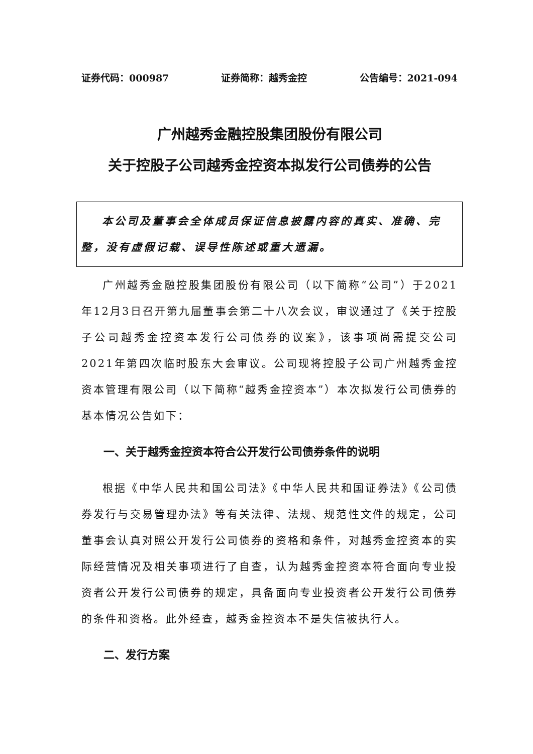证券代码：000987 证券简称：越秀金控 公告编号：2021-094
广州越秀金融控股集团股份有限公司
关于控股子公司越秀金控资本拟发行公司债券的公告
本公司及董事会全体成员保证信息披露内容的真实、准确、完整，没有虚假记载、误导性陈述或重大遗漏。
广州越秀金融控股集团股份有限公司（以下简称“公司”）于2021年12月3日召开第九届董事会第二十八次会议，审议通过了《关于控股子公司越秀金控资本发行公司债券的议案》，该事项尚需提交公司2021年第四次临时股东大会审议。公司现将控股子公司广州越秀金控资本管理有限公司（以下简称“越秀金控资本”）本次拟发行公司债券的基本情况公告如下：
一、关于越秀金控资本符合公开发行公司债券条件的说明
根据《中华人民共和国公司法》《中华人民共和国证券法》《公司债券发行与交易管理办法》等有关法律、法规、规范性文件的规定，公司董事会认真对照公开发行公司债券的资格和条件，对越秀金控资本的实际经营情况及相关事项进行了自查，认为越秀金控资本符合面向专业投资者公开发行公司债券的规定，具备面向专业投资者公开发行公司债券的条件和资格。此外经查，越秀金控资本不是失信被执行人。
二、发行方案